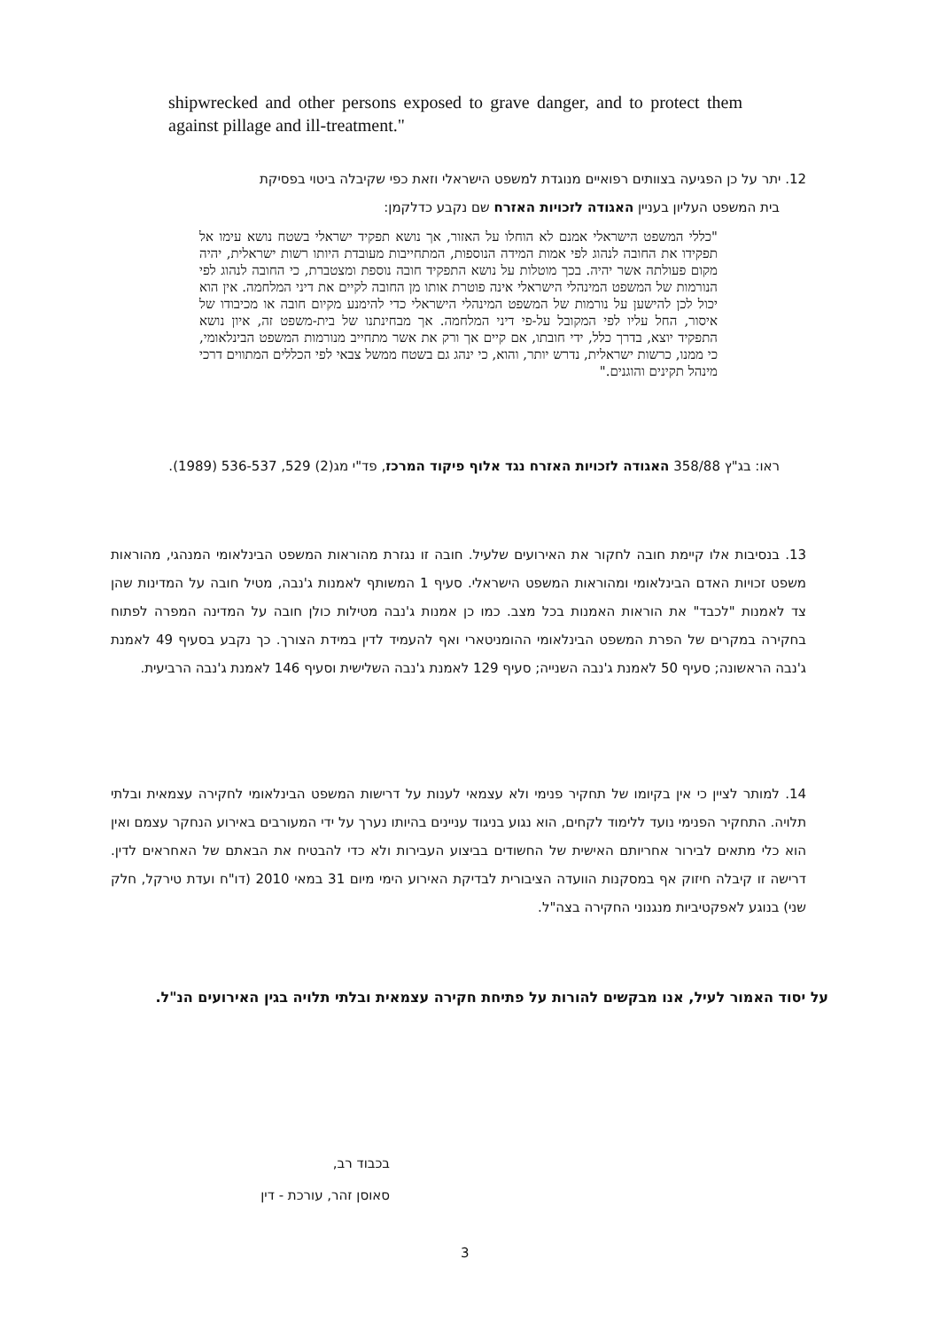shipwrecked and other persons exposed to grave danger, and to protect them against pillage and ill-treatment."
12. יתר על כן הפגיעה בצוותים רפואיים מנוגדת למשפט הישראלי וזאת כפי שקיבלה ביטוי בפסיקת
בית המשפט העליון בעניין האגודה לזכויות האזרח שם נקבע כדלקמן:
"כללי המשפט הישראלי אמנם לא הוחלו על האזור, אך נושא תפקיד ישראלי בשטח נושא עימו אל תפקידו את החובה לנהוג לפי אמות המידה הנוספות, המתחייבות מעובדת היותו רשות ישראלית, יהיה מקום פעולתה אשר יהיה. בכך מוטלות על נושא התפקיד חובה נוספת ומצטברת, כי החובה לנהוג לפי הנורמות של המשפט המינהלי הישראלי אינה פוטרת אותו מן החובה לקיים את דיני המלחמה. אין הוא יכול לכן להישען על נורמות של המשפט המינהלי הישראלי כדי להימנע מקיום חובה או מכיבודו של איסור, החל עליו לפי המקובל על-פי דיני המלחמה. אך מבחינתנו של בית-משפט זה, איון נושא התפקיד יוצא, בדרך כלל, ידי חובתו, אם קיים אך ורק את אשר מתחייב מנורמות המשפט הבינלאומי, כי ממנו, כרשות ישראלית, נדרש יותר, והוא, כי ינהג גם בשטח ממשל צבאי לפי הכללים המתווים דרכי מינהל תקינים והוגנים."
ראו: בג"ץ 358/88 האגודה לזכויות האזרח נגד אלוף פיקוד המרכז, פד"י מג(2) 529, 536-537 (1989).
13. בנסיבות אלו קיימת חובה לחקור את האירועים שלעיל. חובה זו נגזרת מהוראות המשפט הבינלאומי המנהגי, מהוראות משפט זכויות האדם הבינלאומי ומהוראות המשפט הישראלי. סעיף 1 המשותף לאמנות ג'נבה, מטיל חובה על המדינות שהן צד לאמנות "לכבד" את הוראות האמנות בכל מצב. כמו כן אמנות ג'נבה מטילות כולן חובה על המדינה המפרה לפתוח בחקירה במקרים של הפרת המשפט הבינלאומי ההומניטארי ואף להעמיד לדין במידת הצורך. כך נקבע בסעיף 49 לאמנת ג'נבה הראשונה; סעיף 50 לאמנת ג'נבה השנייה; סעיף 129 לאמנת ג'נבה השלישית וסעיף 146 לאמנת ג'נבה הרביעית.
14. למותר לציין כי אין בקיומו של תחקיר פנימי ולא עצמאי לענות על דרישות המשפט הבינלאומי לחקירה עצמאית ובלתי תלויה. התחקיר הפנימי נועד ללימוד לקחים, הוא נגוע בניגוד עניינים בהיותו נערך על ידי המעורבים באירוע הנחקר עצמם ואין הוא כלי מתאים לבירור אחריותם האישית של החשודים בביצוע העבירות ולא כדי להבטיח את הבאתם של האחראים לדין. דרישה זו קיבלה חיזוק אף במסקנות הוועדה הציבורית לבדיקת האירוע הימי מיום 31 במאי 2010 (דו"ח ועדת טירקל, חלק שני) בנוגע לאפקטיביות מנגנוני החקירה בצה"ל.
על יסוד האמור לעיל, אנו מבקשים להורות על פתיחת חקירה עצמאית ובלתי תלויה בגין האירועים הנ"ל.
בכבוד רב,
סאוסן זהר, עורכת - דין
3